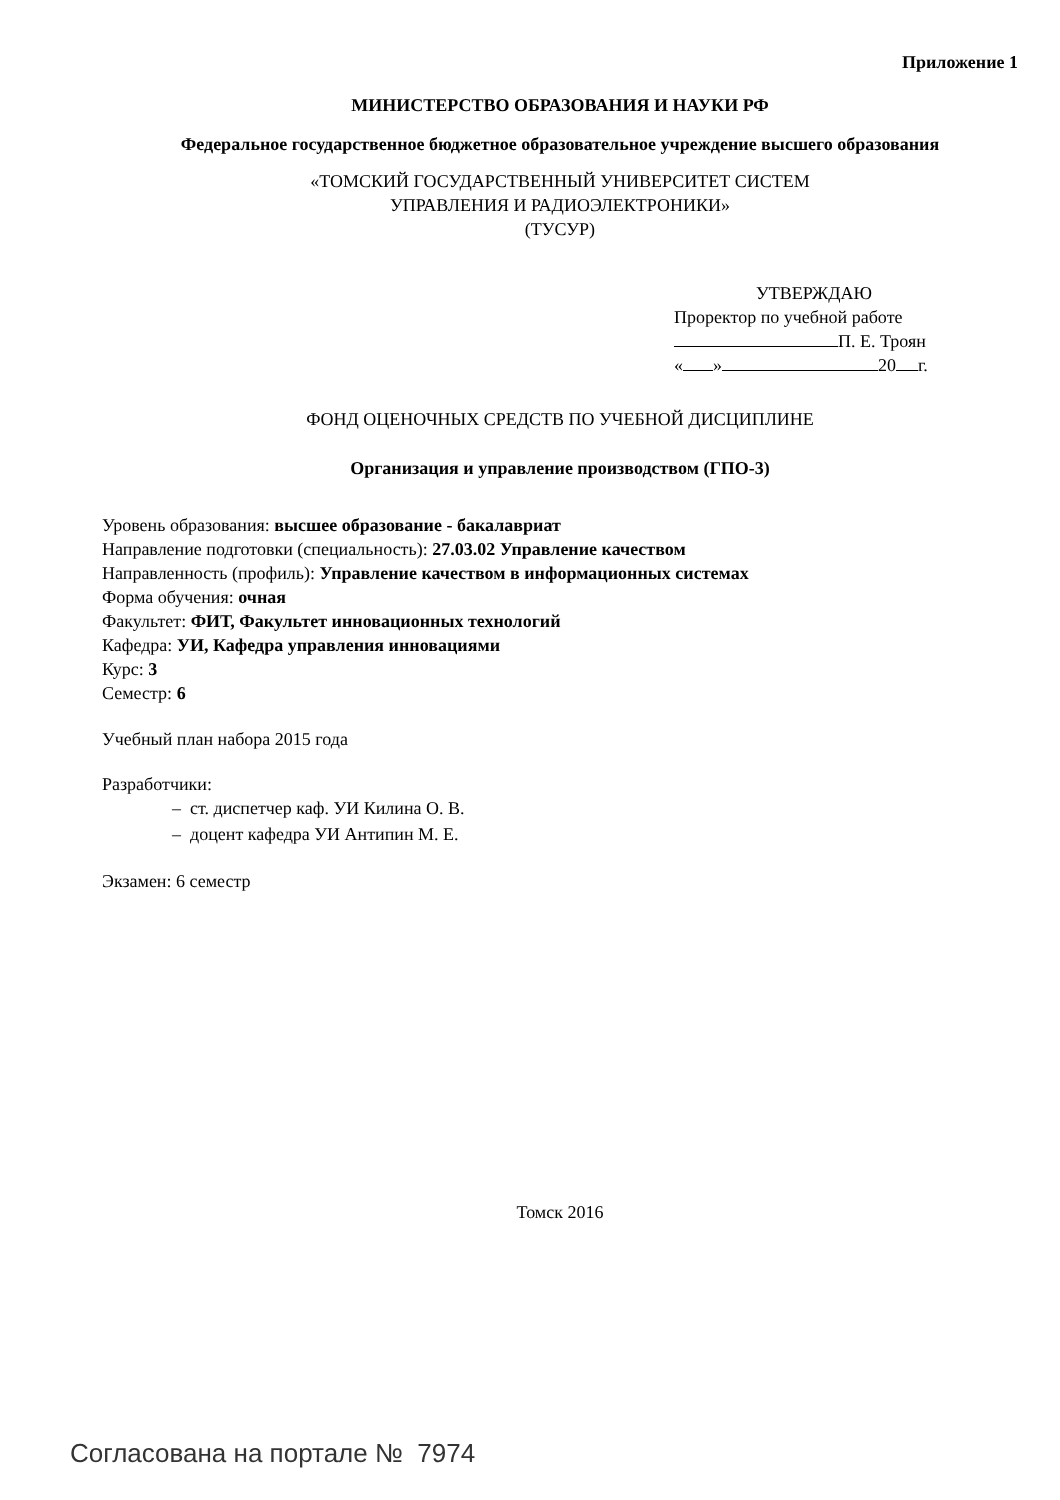Приложение 1
МИНИСТЕРСТВО ОБРАЗОВАНИЯ И НАУКИ РФ
Федеральное государственное бюджетное образовательное учреждение высшего образования
«ТОМСКИЙ ГОСУДАРСТВЕННЫЙ УНИВЕРСИТЕТ СИСТЕМ
УПРАВЛЕНИЯ И РАДИОЭЛЕКТРОНИКИ»
(ТУСУР)
УТВЕРЖДАЮ
Проректор по учебной работе
П. Е. Троян
« » 20 г.
ФОНД ОЦЕНОЧНЫХ СРЕДСТВ ПО УЧЕБНОЙ ДИСЦИПЛИНЕ
Организация и управление производством (ГПО-3)
Уровень образования: высшее образование - бакалавриат
Направление подготовки (специальность): 27.03.02 Управление качеством
Направленность (профиль): Управление качеством в информационных системах
Форма обучения: очная
Факультет: ФИТ, Факультет инновационных технологий
Кафедра: УИ, Кафедра управления инновациями
Курс: 3
Семестр: 6
Учебный план набора 2015 года
Разработчики:
– ст. диспетчер каф. УИ Килина О. В.
– доцент кафедра УИ Антипин М. Е.
Экзамен: 6 семестр
Томск 2016
Согласована на портале № 7974